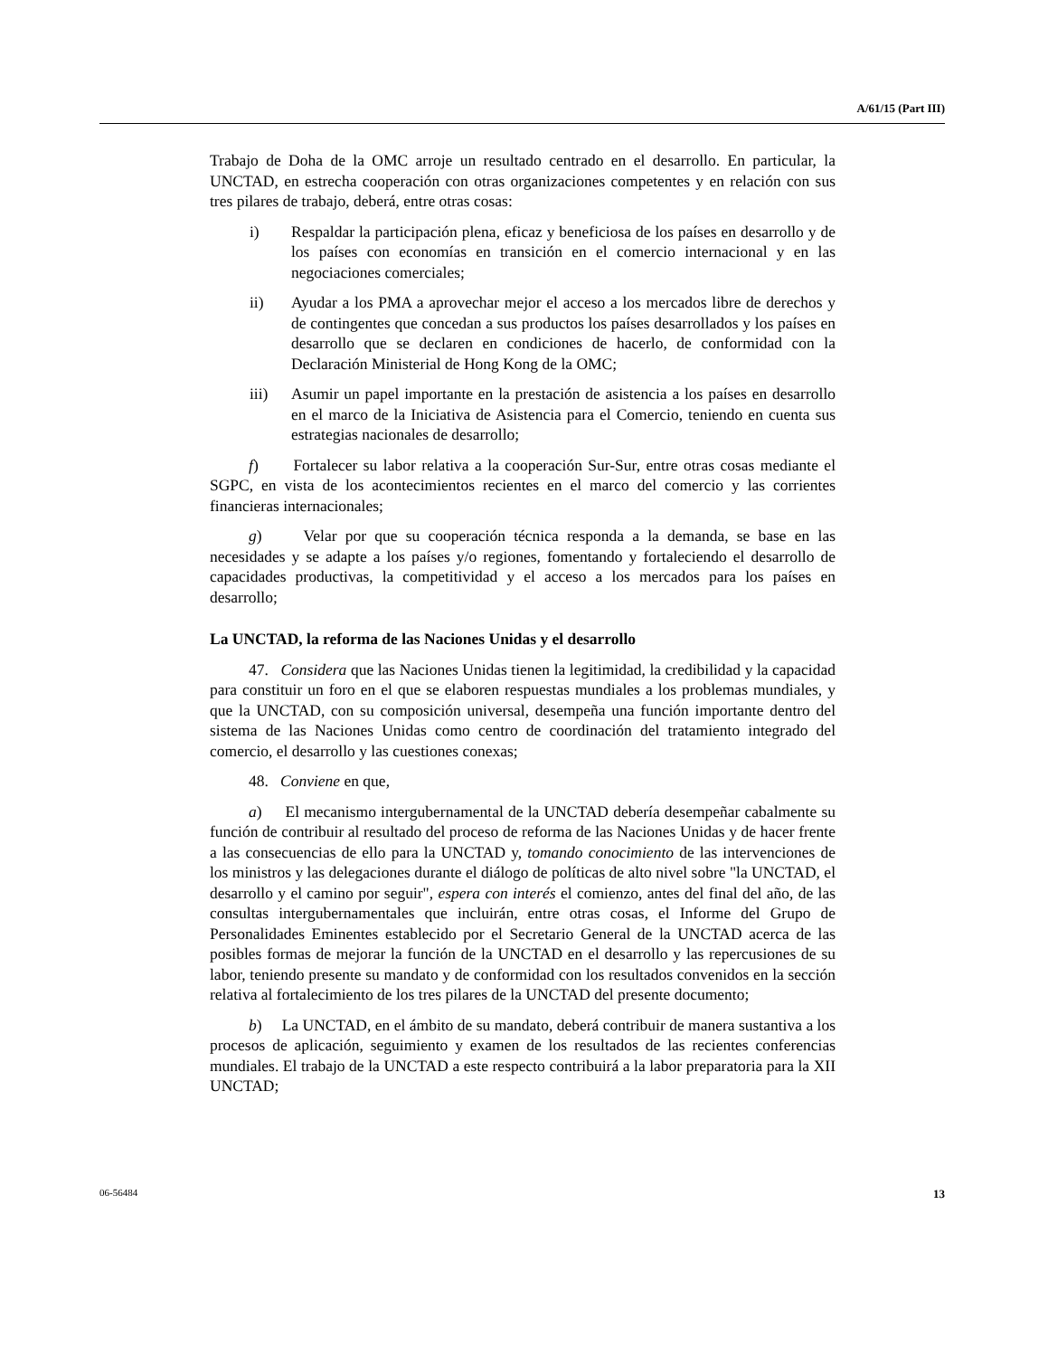A/61/15 (Part III)
Trabajo de Doha de la OMC arroje un resultado centrado en el desarrollo. En particular, la UNCTAD, en estrecha cooperación con otras organizaciones competentes y en relación con sus tres pilares de trabajo, deberá, entre otras cosas:
i) Respaldar la participación plena, eficaz y beneficiosa de los países en desarrollo y de los países con economías en transición en el comercio internacional y en las negociaciones comerciales;
ii) Ayudar a los PMA a aprovechar mejor el acceso a los mercados libre de derechos y de contingentes que concedan a sus productos los países desarrollados y los países en desarrollo que se declaren en condiciones de hacerlo, de conformidad con la Declaración Ministerial de Hong Kong de la OMC;
iii) Asumir un papel importante en la prestación de asistencia a los países en desarrollo en el marco de la Iniciativa de Asistencia para el Comercio, teniendo en cuenta sus estrategias nacionales de desarrollo;
f) Fortalecer su labor relativa a la cooperación Sur-Sur, entre otras cosas mediante el SGPC, en vista de los acontecimientos recientes en el marco del comercio y las corrientes financieras internacionales;
g) Velar por que su cooperación técnica responda a la demanda, se base en las necesidades y se adapte a los países y/o regiones, fomentando y fortaleciendo el desarrollo de capacidades productivas, la competitividad y el acceso a los mercados para los países en desarrollo;
La UNCTAD, la reforma de las Naciones Unidas y el desarrollo
47. Considera que las Naciones Unidas tienen la legitimidad, la credibilidad y la capacidad para constituir un foro en el que se elaboren respuestas mundiales a los problemas mundiales, y que la UNCTAD, con su composición universal, desempeña una función importante dentro del sistema de las Naciones Unidas como centro de coordinación del tratamiento integrado del comercio, el desarrollo y las cuestiones conexas;
48. Conviene en que,
a) El mecanismo intergubernamental de la UNCTAD debería desempeñar cabalmente su función de contribuir al resultado del proceso de reforma de las Naciones Unidas y de hacer frente a las consecuencias de ello para la UNCTAD y, tomando conocimiento de las intervenciones de los ministros y las delegaciones durante el diálogo de políticas de alto nivel sobre "la UNCTAD, el desarrollo y el camino por seguir", espera con interés el comienzo, antes del final del año, de las consultas intergubernamentales que incluirán, entre otras cosas, el Informe del Grupo de Personalidades Eminentes establecido por el Secretario General de la UNCTAD acerca de las posibles formas de mejorar la función de la UNCTAD en el desarrollo y las repercusiones de su labor, teniendo presente su mandato y de conformidad con los resultados convenidos en la sección relativa al fortalecimiento de los tres pilares de la UNCTAD del presente documento;
b) La UNCTAD, en el ámbito de su mandato, deberá contribuir de manera sustantiva a los procesos de aplicación, seguimiento y examen de los resultados de las recientes conferencias mundiales. El trabajo de la UNCTAD a este respecto contribuirá a la labor preparatoria para la XII UNCTAD;
06-56484 13